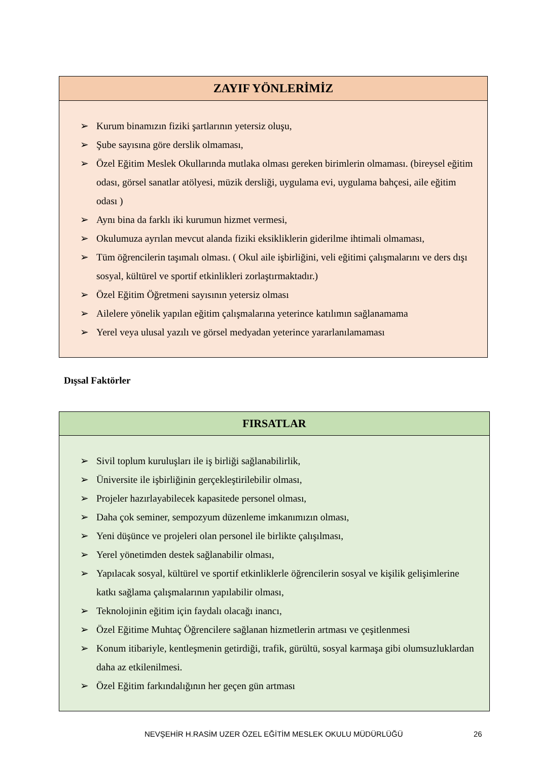| ZAYIF YÖNLERİMİZ |
| --- |
| ➢ Kurum binamızın fiziki şartlarının yetersiz oluşu, ➢ Şube sayısına göre derslik olmaması, ➢ Özel Eğitim Meslek Okullarında mutlaka olması gereken birimlerin olmaması. (bireysel eğitim odası, görsel sanatlar atölyesi, müzik dersliği, uygulama evi, uygulama bahçesi, aile eğitim odası ) ➢ Aynı bina da farklı iki kurumun hizmet vermesi, ➢ Okulumuza ayrılan mevcut alanda fiziki eksikliklerin giderilme ihtimali olmaması, ➢ Tüm öğrencilerin taşımalı olması. ( Okul aile işbirliğini, veli eğitimi çalışmalarını ve ders dışı sosyal, kültürel ve sportif etkinlikleri zorlaştırmaktadır.) ➢ Özel Eğitim Öğretmeni sayısının yetersiz olması ➢ Ailelere yönelik yapılan eğitim çalışmalarına yeterince katılımın sağlanamama ➢ Yerel veya ulusal yazılı ve görsel medyadan yeterince yararlanılamaması |
Dışsal Faktörler
| FIRSATLAR |
| --- |
| ➢ Sivil toplum kuruluşları ile iş birliği sağlanabilirlik, ➢ Üniversite ile işbirliğinin gerçekleştirilebilir olması, ➢ Projeler hazırlayabilecek kapasitede personel olması, ➢ Daha çok seminer, sempozyum düzenleme imkanımızın olması, ➢ Yeni düşünce ve projeleri olan personel ile birlikte çalışılması, ➢ Yerel yönetimden destek sağlanabilir olması, ➢ Yapılacak sosyal, kültürel ve sportif etkinliklerle öğrencilerin sosyal ve kişilik gelişimlerine katkı sağlama çalışmalarının yapılabilir olması, ➢ Teknolojinin eğitim için faydalı olacağı inancı, ➢ Özel Eğitime Muhtaç Öğrencilere sağlanan hizmetlerin artması ve çeşitlenmesi ➢ Konum itibariyle, kentleşmenin getirdiği, trafik, gürültü, sosyal karmaşa gibi olumsuzluklardan daha az etkilenilmesi. ➢ Özel Eğitim farkındalığının her geçen gün artması |
NEVŞEHİR H.RASİM UZER ÖZEL EĞİTİM MESLEK OKULU MÜDÜRLÜĞÜ
26